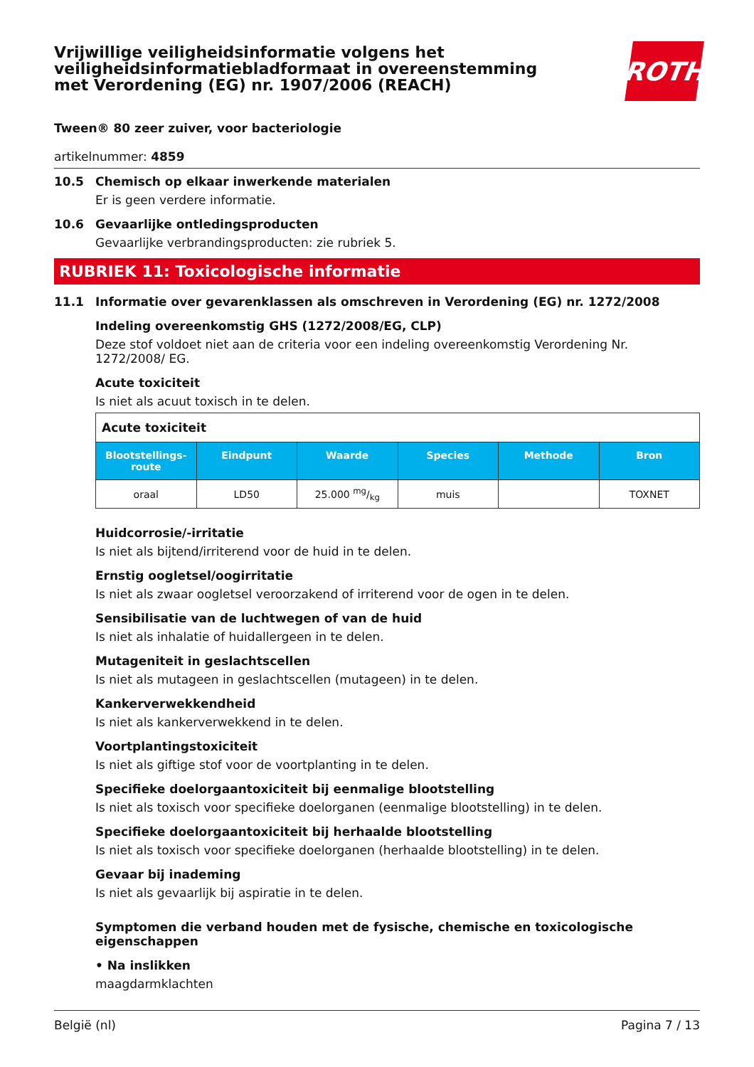Vrijwillige veiligheidsinformatie volgens het veiligheidsinformatiebladformaat in overeenstemming met Verordening (EG) nr. 1907/2006 (REACH)
ROTH
Tween® 80 zeer zuiver, voor bacteriologie
artikelnummer: 4859
10.5 Chemisch op elkaar inwerkende materialen
Er is geen verdere informatie.
10.6 Gevaarlijke ontledingsproducten
Gevaarlijke verbrandingsproducten: zie rubriek 5.
RUBRIEK 11: Toxicologische informatie
11.1 Informatie over gevarenklassen als omschreven in Verordening (EG) nr. 1272/2008
Indeling overeenkomstig GHS (1272/2008/EG, CLP)
Deze stof voldoet niet aan de criteria voor een indeling overeenkomstig Verordening Nr. 1272/2008/ EG.
Acute toxiciteit
Is niet als acuut toxisch in te delen.
| Acute toxiciteit | | | | | |
| --- | --- | --- | --- | --- | --- |
| Blootstellings-route | Eindpunt | Waarde | Species | Methode | Bron |
| oraal | LD50 | 25.000 mg/kg | muis | | TOXNET |
Huidcorrosie/-irritatie
Is niet als bijtend/irriterend voor de huid in te delen.
Ernstig oogletsel/oogirritatie
Is niet als zwaar oogletsel veroorzakend of irriterend voor de ogen in te delen.
Sensibilisatie van de luchtwegen of van de huid
Is niet als inhalatie of huidallergeen in te delen.
Mutageniteit in geslachtscellen
Is niet als mutageen in geslachtscellen (mutageen) in te delen.
Kankerverwekkendheid
Is niet als kankerverwekkend in te delen.
Voortplantingstoxiciteit
Is niet als giftige stof voor de voortplanting in te delen.
Specifieke doelorgaantoxiciteit bij eenmalige blootstelling
Is niet als toxisch voor specifieke doelorganen (eenmalige blootstelling) in te delen.
Specifieke doelorgaantoxiciteit bij herhaalde blootstelling
Is niet als toxisch voor specifieke doelorganen (herhaalde blootstelling) in te delen.
Gevaar bij inademing
Is niet als gevaarlijk bij aspiratie in te delen.
Symptomen die verband houden met de fysische, chemische en toxicologische eigenschappen
• Na inslikken
maagdarmklachten
België (nl) Pagina 7 / 13